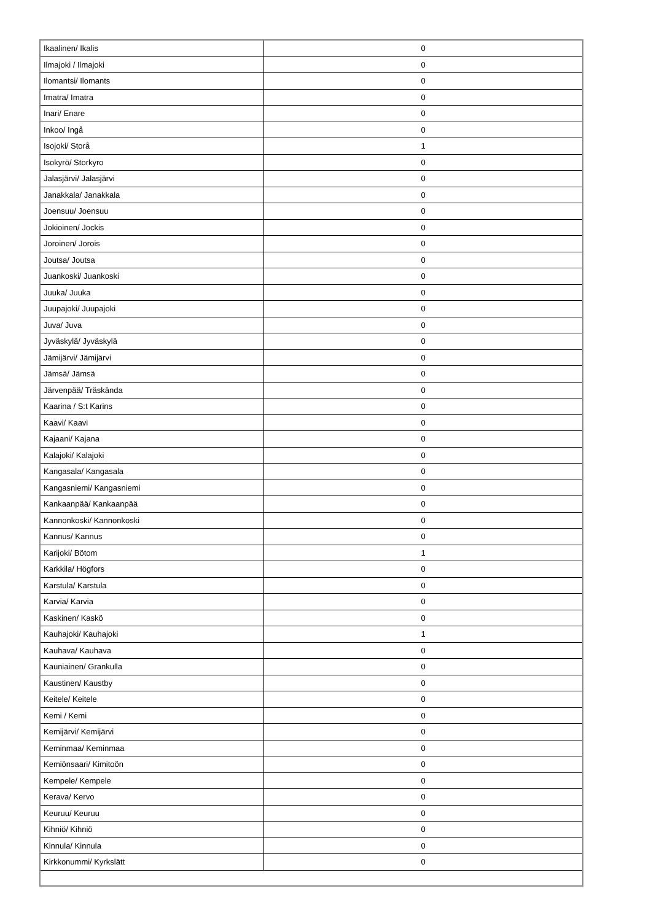| Ikaalinen/ Ikalis | 0 |
| Ilmajoki / Ilmajoki | 0 |
| Ilomantsi/ Ilomants | 0 |
| Imatra/ Imatra | 0 |
| Inari/ Enare | 0 |
| Inkoo/ Ingå | 0 |
| Isojoki/ Storå | 1 |
| Isokyrö/ Storkyro | 0 |
| Jalasjärvi/ Jalasjärvi | 0 |
| Janakkala/ Janakkala | 0 |
| Joensuu/ Joensuu | 0 |
| Jokioinen/ Jockis | 0 |
| Joroinen/ Jorois | 0 |
| Joutsa/ Joutsa | 0 |
| Juankoski/ Juankoski | 0 |
| Juuka/ Juuka | 0 |
| Juupajoki/ Juupajoki | 0 |
| Juva/ Juva | 0 |
| Jyväskylä/ Jyväskylä | 0 |
| Jämijärvi/ Jämijärvi | 0 |
| Jämsä/ Jämsä | 0 |
| Järvenpää/ Träskända | 0 |
| Kaarina / S:t Karins | 0 |
| Kaavi/ Kaavi | 0 |
| Kajaani/ Kajana | 0 |
| Kalajoki/ Kalajoki | 0 |
| Kangasala/ Kangasala | 0 |
| Kangasniemi/ Kangasniemi | 0 |
| Kankaanpää/ Kankaanpää | 0 |
| Kannonkoski/ Kannonkoski | 0 |
| Kannus/ Kannus | 0 |
| Karijoki/ Bötom | 1 |
| Karkkila/ Högfors | 0 |
| Karstula/ Karstula | 0 |
| Karvia/ Karvia | 0 |
| Kaskinen/ Kaskö | 0 |
| Kauhajoki/ Kauhajoki | 1 |
| Kauhava/ Kauhava | 0 |
| Kauniainen/ Grankulla | 0 |
| Kaustinen/ Kaustby | 0 |
| Keitele/ Keitele | 0 |
| Kemi / Kemi | 0 |
| Kemijärvi/ Kemijärvi | 0 |
| Keminmaa/ Keminmaa | 0 |
| Kemiönsaari/ Kimitoön | 0 |
| Kempele/ Kempele | 0 |
| Kerava/ Kervo | 0 |
| Keuruu/ Keuruu | 0 |
| Kihniö/ Kihniö | 0 |
| Kinnula/ Kinnula | 0 |
| Kirkkonummi/ Kyrkslätt | 0 |